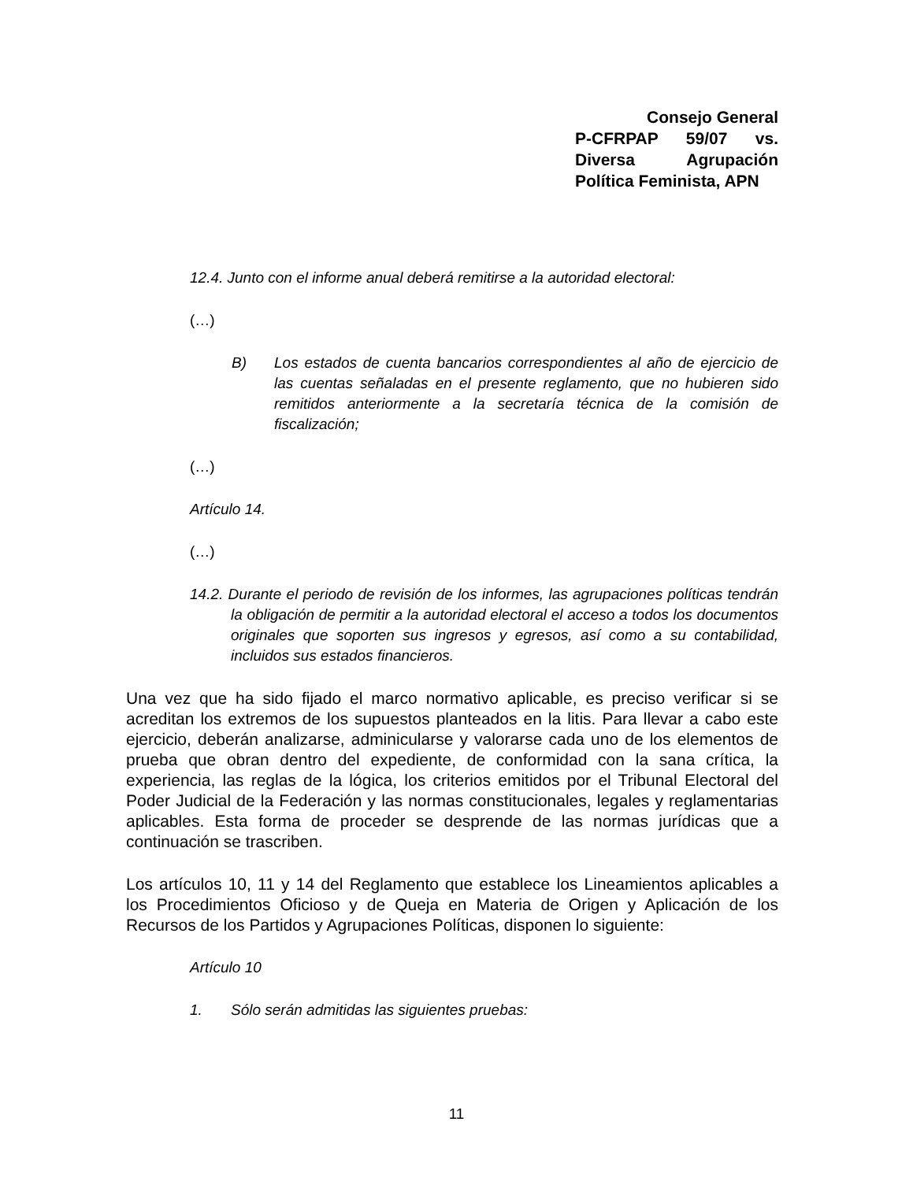Consejo General
P-CFRPAP 59/07 vs. Diversa Agrupación Política Feminista, APN
12.4. Junto con el informe anual deberá remitirse a la autoridad electoral:
(…)
B) Los estados de cuenta bancarios correspondientes al año de ejercicio de las cuentas señaladas en el presente reglamento, que no hubieren sido remitidos anteriormente a la secretaría técnica de la comisión de fiscalización;
(…)
Artículo 14.
(…)
14.2. Durante el periodo de revisión de los informes, las agrupaciones políticas tendrán la obligación de permitir a la autoridad electoral el acceso a todos los documentos originales que soporten sus ingresos y egresos, así como a su contabilidad, incluidos sus estados financieros.
Una vez que ha sido fijado el marco normativo aplicable, es preciso verificar si se acreditan los extremos de los supuestos planteados en la litis. Para llevar a cabo este ejercicio, deberán analizarse, adminicularse y valorarse cada uno de los elementos de prueba que obran dentro del expediente, de conformidad con la sana crítica, la experiencia, las reglas de la lógica, los criterios emitidos por el Tribunal Electoral del Poder Judicial de la Federación y las normas constitucionales, legales y reglamentarias aplicables. Esta forma de proceder se desprende de las normas jurídicas que a continuación se trascriben.
Los artículos 10, 11 y 14 del Reglamento que establece los Lineamientos aplicables a los Procedimientos Oficioso y de Queja en Materia de Origen y Aplicación de los Recursos de los Partidos y Agrupaciones Políticas, disponen lo siguiente:
Artículo 10
1. Sólo serán admitidas las siguientes pruebas:
11